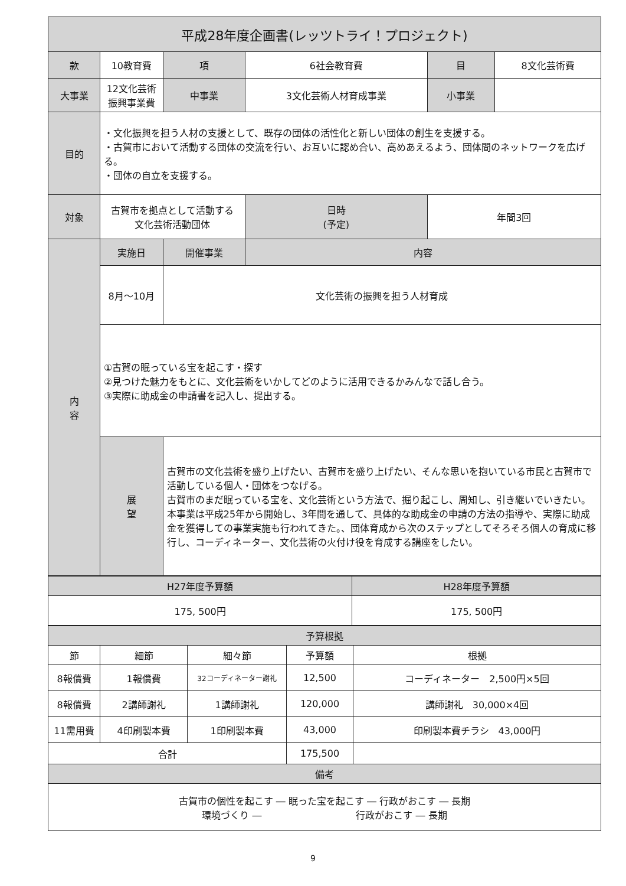| 平成28年度企画書(レッツトライ！プロジェクト) | | | | | | | |
| --- | --- | --- | --- | --- | --- | --- | --- |
| 款 | 10教育費 | | 項 | 6社会教育費 | | 目 | 8文化芸術費 |
| 大事業 | 12文化芸術振興事業費 | | 中事業 | 3文化芸術人材育成事業 | | 小事業 | |
| 目的 | ・文化振興を担う人材の支援として、既存の団体の活性化と新しい団体の創生を支援する。 ・古賀市において活動する団体の交流を行い、お互いに認め合い、高めあえるよう、団体間のネットワークを広げる。 ・団体の自立を支援する。 | | | | | | |
| 対象 | 古賀市を拠点として活動する 文化芸術活動団体 | | | 日時 (予定) | 年間3回 | | |
| 内 容 | 実施日 | 開催事業 | | 内容 | | | |
| | 8月～10月 | 文化芸術の振興を担う人材育成 | | | | | |
| | ①古賀の眠っている宝を起こす・探す ②見つけた魅力をもとに、文化芸術をいかしてどのように活用できるかみんなで話し合う。 ③実際に助成金の申請書を記入し、提出する。 | | | | | | |
| | 展 望 | 古賀市の文化芸術を盛り上げたい、古賀市を盛り上げたい、そんな思いを抱いている市民と古賀市で活動している個人・団体をつなげる。 古賀市のまだ眠っている宝を、文化芸術という方法で、掘り起こし、周知し、引き継いでいきたい。 本事業は平成25年から開始し、3年間を通して、具体的な助成金の申請の方法の指導や、実際に助成金を獲得しての事業実施も行われてきた。、団体育成から次のステップとしてそろそろ個人の育成に移行し、コーディネーター、文化芸術の火付け役を育成する講座をしたい。 | | | | | |
| H27年度予算額 | H28年度予算額 |
| --- | --- |
| 175, 500円 | 175, 500円 |
| 予算根拠 | | | | |
| --- | --- | --- | --- | --- |
| 節 | 細節 | 細々節 | 予算額 | 根拠 |
| 8報償費 | 1報償費 | 32コーディネーター謝礼 | 12,500 | コーディネーター 2,500円×5回 |
| 8報償費 | 2講師謝礼 | 1講師謝礼 | 120,000 | 講師謝礼 30,000×4回 |
| 11需用費 | 4印刷製本費 | 1印刷製本費 | 43,000 | 印刷製本費チラシ 43,000円 |
| 合計 | | | 175,500 | |
| 備考 | | | | |
| 古賀市の個性を起こす ― 眠った宝を起こす ― 行政がおこす ― 長期 環境づくり ― 行政がおこす ― 長期 | | | | |
9